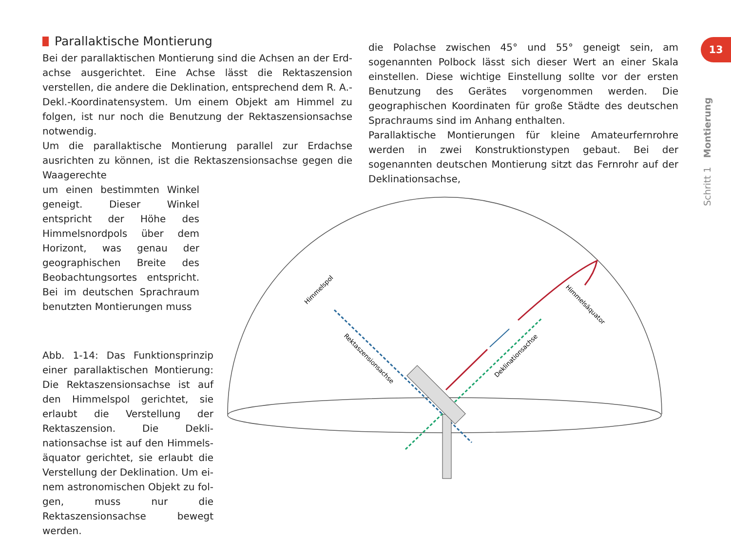13
Schritt 1 Montierung
Himmelspol
Rektaszensionsachse
Deklinationsachse
Himmelsäquator
Parallaktische Montierung
Bei der parallaktischen Montierung sind die Achsen an der Erd­achse ausgerichtet. Eine Achse lässt die Rektaszension verstellen, die andere die Deklination, entsprechend dem R. A.-Dekl.-Koordi­natensystem. Um einem Objekt am Himmel zu folgen, ist nur noch die Benutzung der Rektaszensionsachse notwendig.
Um die parallaktische Montierung parallel zur Erdachse ausrichten zu können, ist die Rektaszensionsachse gegen die Waagerechte
um einen bestimmten Winkel ge­neigt. Dieser Winkel entspricht der Höhe des Himmelsnordpols über dem Horizont, was genau der geographischen Breite des Beobachtungsortes entspricht. Bei im deutschen Sprachraum benutzten Montierungen muss
Abb. 1-14: Das Funktionsprinzip einer parallaktischen Montierung: Die Rektaszensionsachse ist auf den Him­melspol gerichtet, sie erlaubt die Ver­stellung der Rektaszension. Die Dekli­nationsachse ist auf den Himmels­äquator gerichtet, sie erlaubt die Verstellung der Deklination. Um ei­nem astronomischen Objekt zu fol­gen, muss nur die Rektaszensionsach­se bewegt werden.
die Polachse zwischen 45° und 55° geneigt sein, am sogenannten Polbock lässt sich dieser Wert an einer Skala einstellen. Diese wichtige Einstellung sollte vor der ersten Benutzung des Gerätes vorgenommen werden. Die geographischen Koordinaten für große Städte des deutschen Sprachraums sind im Anhang enthalten.
Parallaktische Montierungen für kleine Amateurfernrohre werden in zwei Konstruktionstypen gebaut. Bei der sogenannten deut­schen Montierung sitzt das Fernrohr auf der Deklinationsachse,